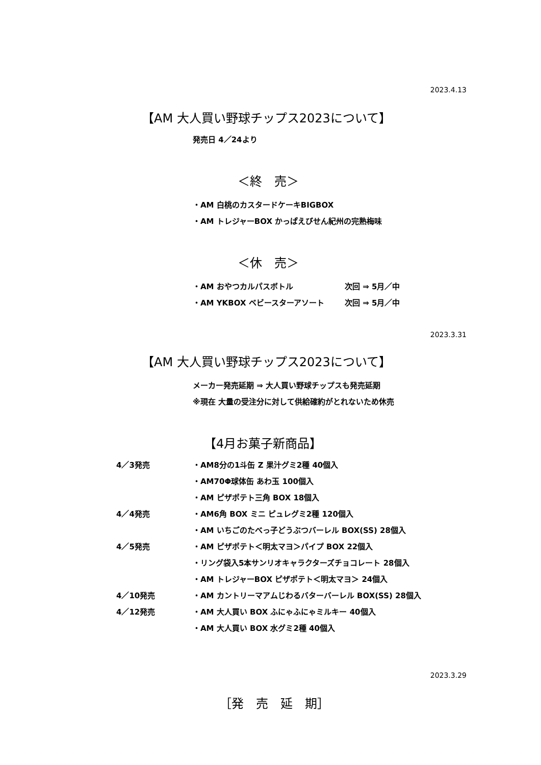2023.4.13
【AM 大人買い野球チップス2023について】
発売日 4／24より
＜終　売＞
・AM 白桃のカスタードケーキBIGBOX
・AM トレジャーBOX かっぱえびせん紀州の完熟梅味
＜休　売＞
・AM おやつカルパスボトル
・AM YKBOX ベビースターアソート
次回 ⇒ 5月／中
次回 ⇒ 5月／中
2023.3.31
【AM 大人買い野球チップス2023について】
メーカー発売延期 ⇒ 大人買い野球チップスも発売延期
※現在 大量の受注分に対して供給確約がとれないため休売
【4月お菓子新商品】
4／3発売
4／4発売
4／5発売
4／10発売
4／12発売
・AM8分の1斗缶 Z 果汁グミ2種 40個入
・AM70Φ球体缶 あわ玉 100個入
・AM ピザポテト三角 BOX 18個入
・AM6角 BOX ミニ ピュレグミ2種 120個入
・AM いちごのたべっ子どうぶつバーレル BOX(SS) 28個入
・AM ピザポテト＜明太マヨ＞パイプ BOX 22個入
・リング袋入5本サンリオキャラクターズチョコレート 28個入
・AM トレジャーBOX ピザポテト＜明太マヨ＞ 24個入
・AM カントリーマアムじわるバターバーレル BOX(SS) 28個入
・AM 大人買い BOX ふにゃふにゃミルキー 40個入
・AM 大人買い BOX 水グミ2種 40個入
2023.3.29
［発　売　延　期］